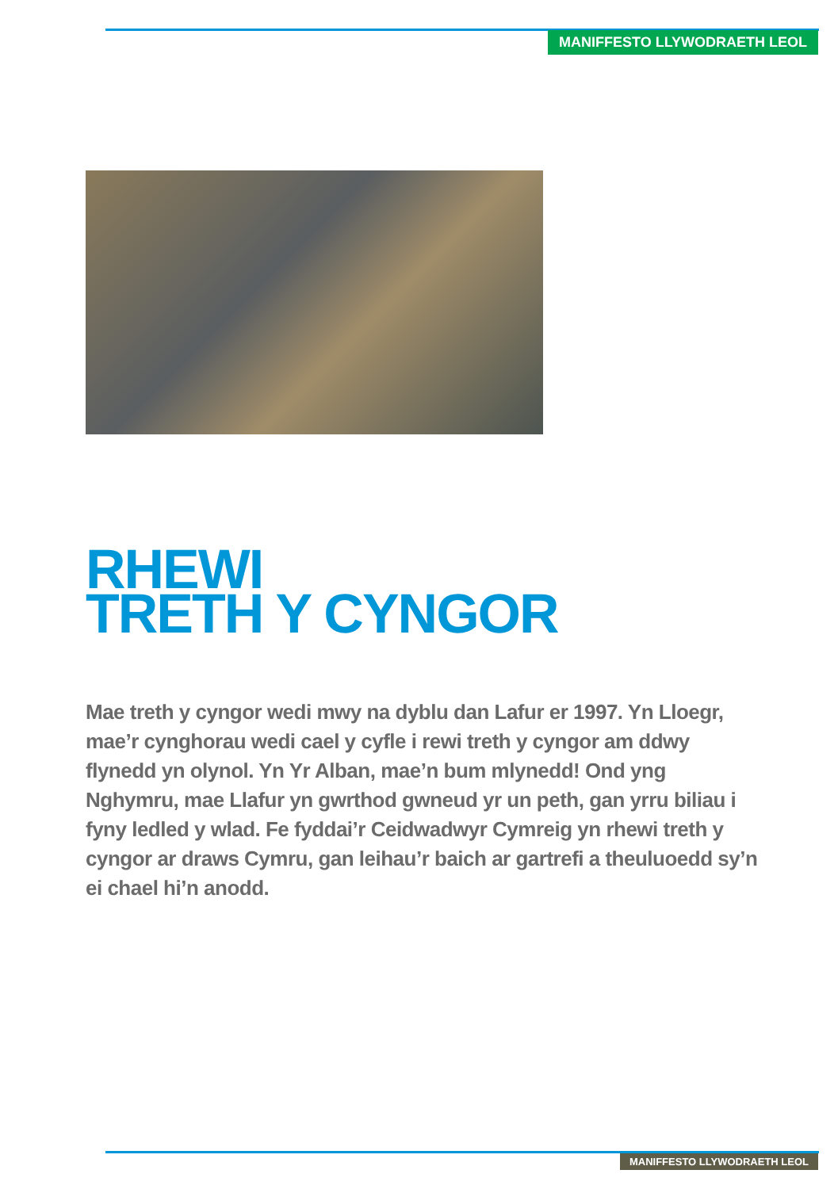MANIFFESTO LLYWODRAETH LEOL
RHEWI
TRETH Y CYNGOR
Mae treth y cyngor wedi mwy na dyblu dan Lafur er 1997. Yn Lloegr, mae’r cynghorau wedi cael y cyfle i rewi treth y cyngor am ddwy flynedd yn olynol. Yn Yr Alban, mae’n bum mlynedd! Ond yng Nghymru, mae Llafur yn gwrthod gwneud yr un peth, gan yrru biliau i fyny ledled y wlad. Fe fyddai’r Ceidwadwyr Cymreig yn rhewi treth y cyngor ar draws Cymru, gan leihau’r baich ar gartrefi a theuluoedd sy’n ei chael hi’n anodd.
MANIFFESTO LLYWODRAETH LEOL